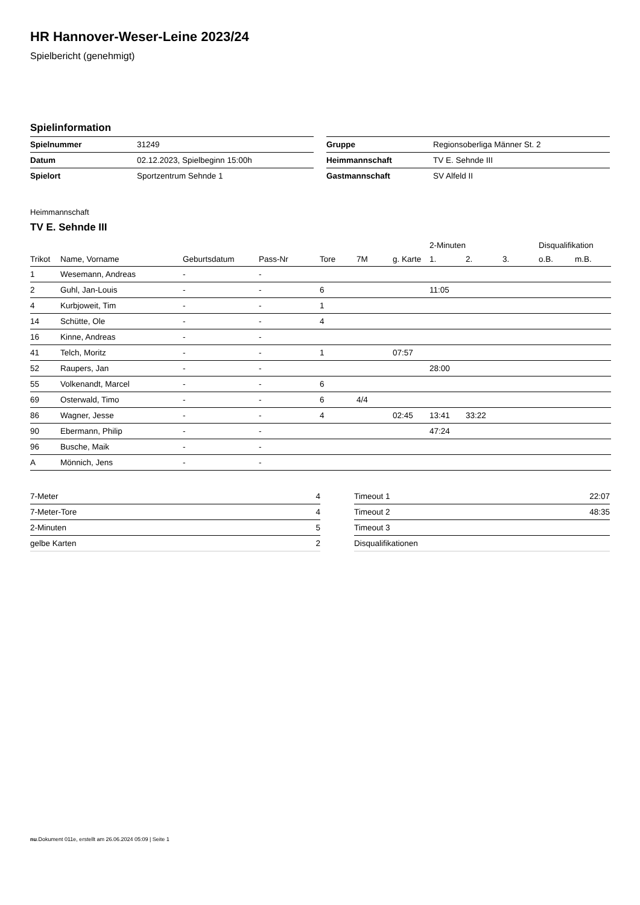HR Hannover-Weser-Leine 2023/24
Spielbericht (genehmigt)
Spielinformation
| Spielnummer | 31249 |
| Datum | 02.12.2023, Spielbeginn 15:00h |
| Spielort | Sportzentrum Sehnde 1 |
| Gruppe | Regionsoberliga Männer St. 2 |
| Heimmannschaft | TV E. Sehnde III |
| Gastmannschaft | SV Alfeld II |
Heimmannschaft
TV E. Sehnde III
| | | | | | | | 2-Minuten | | | Disqualifikation | |
| --- | --- | --- | --- | --- | --- | --- | --- | --- | --- | --- | --- |
| Trikot | Name, Vorname | Geburtsdatum | Pass-Nr | Tore | 7M | g. Karte | 1. | 2. | 3. | o.B. | m.B. |
| 1 | Wesemann, Andreas | - | - | | | | | | | | |
| 2 | Guhl, Jan-Louis | - | - | 6 | | | 11:05 | | | | |
| 4 | Kurbjoweit, Tim | - | - | 1 | | | | | | | |
| 14 | Schütte, Ole | - | - | 4 | | | | | | | |
| 16 | Kinne, Andreas | - | - | | | | | | | | |
| 41 | Telch, Moritz | - | - | 1 | | 07:57 | | | | | |
| 52 | Raupers, Jan | - | - | | | | 28:00 | | | | |
| 55 | Volkenandt, Marcel | - | - | 6 | | | | | | | |
| 69 | Osterwald, Timo | - | - | 6 | 4/4 | | | | | | |
| 86 | Wagner, Jesse | - | - | 4 | | 02:45 | 13:41 | 33:22 | | | |
| 90 | Ebermann, Philip | - | - | | | | 47:24 | | | | |
| 96 | Busche, Maik | - | - | | | | | | | | |
| A | Mönnich, Jens | - | - | | | | | | | | |
| 7-Meter | 4 |
| 7-Meter-Tore | 4 |
| 2-Minuten | 5 |
| gelbe Karten | 2 |
| Timeout 1 | 22:07 |
| Timeout 2 | 48:35 |
| Timeout 3 | |
| Disqualifikationen | |
nu.Dokument 011e, erstellt am 26.06.2024 05:09 | Seite 1